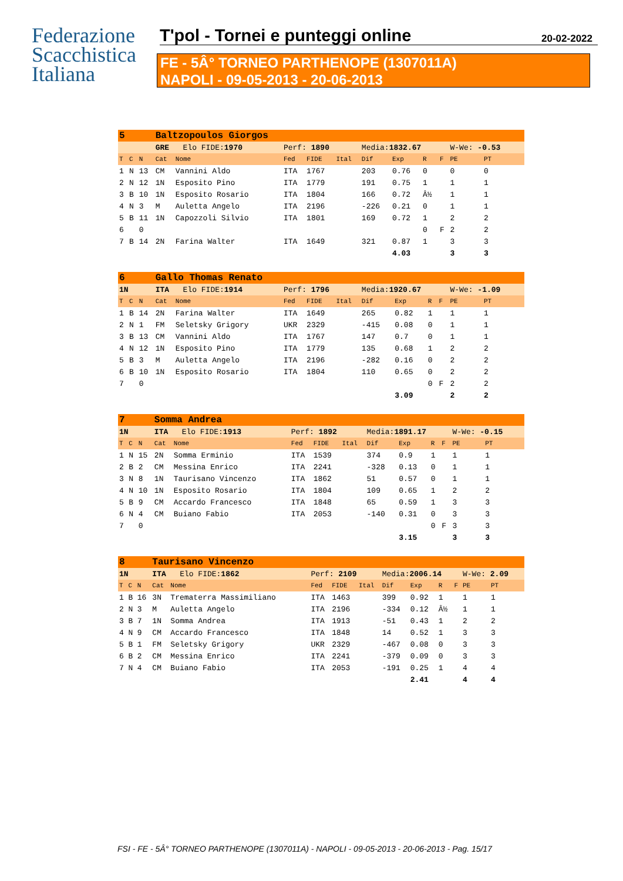Federazione
Scacchistica
Italiana
T'pol - Tornei e punteggi online 20-02-2022
FE - 5Â° TORNEO PARTHENOPE (1307011A)
NAPOLI - 09-05-2013 - 20-06-2013
| 5 | | | Baltzopoulos Giorgos | | | | | | | | | | | |
| | | | GRE Elo FIDE: 1970 | | Perf: 1890 | | | Media: 1832.67 | | | | W-We: -0.53 | | |
| T | C | N | Cat | Nome | Fed | FIDE | Ital | Dif | Exp | R | F | PE | PT | |
| 1 | N | 13 | CM | Vannini Aldo | ITA | 1767 | | 203 | 0.76 | 0 | | 0 | 0 | |
| 2 | N | 12 | 1N | Esposito Pino | ITA | 1779 | | 191 | 0.75 | 1 | | 1 | 1 | |
| 3 | B | 10 | 1N | Esposito Rosario | ITA | 1804 | | 166 | 0.72 | Â½ | | 1 | 1 | |
| 4 | N | 3 | M | Auletta Angelo | ITA | 2196 | | -226 | 0.21 | 0 | | 1 | 1 | |
| 5 | B | 11 | 1N | Capozzoli Silvio | ITA | 1801 | | 169 | 0.72 | 1 | | 2 | 2 | |
| 6 | | 0 | | | | | | | | 0 | F | 2 | 2 | |
| 7 | B | 14 | 2N | Farina Walter | ITA | 1649 | | 321 | 0.87 | 1 | | 3 | 3 | |
| | | | | | | | | | 4.03 | | | 3 | 3 | |
| 6 | | | Gallo Thomas Renato | | | | | | | | | | | |
| 1N | | | ITA Elo FIDE: 1914 | | Perf: 1796 | | | Media: 1920.67 | | | | W-We: -1.09 | | |
| T | C | N | Cat | Nome | Fed | FIDE | Ital | Dif | Exp | R | F | PE | PT | |
| 1 | B | 14 | 2N | Farina Walter | ITA | 1649 | | 265 | 0.82 | 1 | | 1 | 1 | |
| 2 | N | 1 | FM | Seletsky Grigory | UKR | 2329 | | -415 | 0.08 | 0 | | 1 | 1 | |
| 3 | B | 13 | CM | Vannini Aldo | ITA | 1767 | | 147 | 0.7 | 0 | | 1 | 1 | |
| 4 | N | 12 | 1N | Esposito Pino | ITA | 1779 | | 135 | 0.68 | 1 | | 2 | 2 | |
| 5 | B | 3 | M | Auletta Angelo | ITA | 2196 | | -282 | 0.16 | 0 | | 2 | 2 | |
| 6 | B | 10 | 1N | Esposito Rosario | ITA | 1804 | | 110 | 0.65 | 0 | | 2 | 2 | |
| 7 | | 0 | | | | | | | | 0 | F | 2 | 2 | |
| | | | | | | | | | 3.09 | | | 2 | 2 | |
| 7 | | | Somma Andrea | | | | | | | | | | | |
| 1N | | | ITA Elo FIDE: 1913 | | Perf: 1892 | | | Media: 1891.17 | | | | W-We: -0.15 | | |
| T | C | N | Cat | Nome | Fed | FIDE | Ital | Dif | Exp | R | F | PE | PT | |
| 1 | N | 15 | 2N | Somma Erminio | ITA | 1539 | | 374 | 0.9 | 1 | | 1 | 1 | |
| 2 | B | 2 | CM | Messina Enrico | ITA | 2241 | | -328 | 0.13 | 0 | | 1 | 1 | |
| 3 | N | 8 | 1N | Taurisano Vincenzo | ITA | 1862 | | 51 | 0.57 | 0 | | 1 | 1 | |
| 4 | N | 10 | 1N | Esposito Rosario | ITA | 1804 | | 109 | 0.65 | 1 | | 2 | 2 | |
| 5 | B | 9 | CM | Accardo Francesco | ITA | 1848 | | 65 | 0.59 | 1 | | 3 | 3 | |
| 6 | N | 4 | CM | Buiano Fabio | ITA | 2053 | | -140 | 0.31 | 0 | | 3 | 3 | |
| 7 | | 0 | | | | | | | | 0 | F | 3 | 3 | |
| | | | | | | | | | 3.15 | | | 3 | 3 | |
| 8 | | | Taurisano Vincenzo | | | | | | | | | | | |
| 1N | | | ITA Elo FIDE: 1862 | | Perf: 2109 | | | Media: 2006.14 | | | | W-We: 2.09 | | |
| T | C | N | Cat | Nome | Fed | FIDE | Ital | Dif | Exp | R | F | PE | PT | |
| 1 | B | 16 | 3N | Trematerra Massimiliano | ITA | 1463 | | 399 | 0.92 | 1 | | 1 | 1 | |
| 2 | N | 3 | M | Auletta Angelo | ITA | 2196 | | -334 | 0.12 | Â½ | | 1 | 1 | |
| 3 | B | 7 | 1N | Somma Andrea | ITA | 1913 | | -51 | 0.43 | 1 | | 2 | 2 | |
| 4 | N | 9 | CM | Accardo Francesco | ITA | 1848 | | 14 | 0.52 | 1 | | 3 | 3 | |
| 5 | B | 1 | FM | Seletsky Grigory | UKR | 2329 | | -467 | 0.08 | 0 | | 3 | 3 | |
| 6 | B | 2 | CM | Messina Enrico | ITA | 2241 | | -379 | 0.09 | 0 | | 3 | 3 | |
| 7 | N | 4 | CM | Buiano Fabio | ITA | 2053 | | -191 | 0.25 | 1 | | 4 | 4 | |
| | | | | | | | | | 2.41 | | | 4 | 4 | |
FSI - FE - 5Â° TORNEO PARTHENOPE (1307011A) - NAPOLI - 09-05-2013 - 20-06-2013 - Pag. 15/17